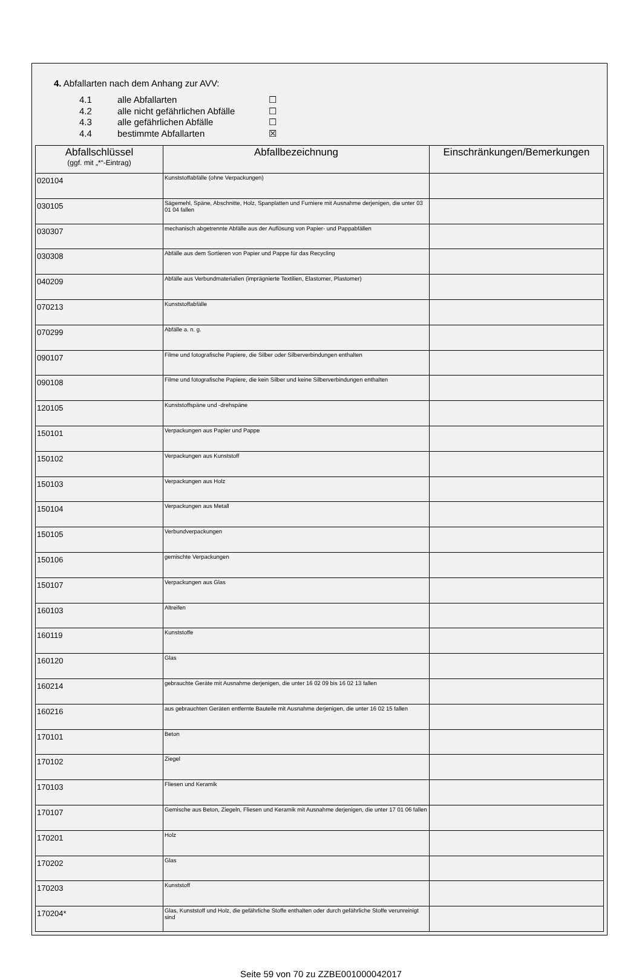4. Abfallarten nach dem Anhang zur AVV:
4.1 alle Abfallarten ☐
4.2 alle nicht gefährlichen Abfälle ☐
4.3 alle gefährlichen Abfälle ☐
4.4 bestimmte Abfallarten ☒
| Abfallschlüssel (ggf. mit „*“-Eintrag) | Abfallbezeichnung | Einschränkungen/Bemerkungen |
| --- | --- | --- |
| 020104 | Kunststoffabfälle (ohne Verpackungen) | |
| 030105 | Sägemehl, Späne, Abschnitte, Holz, Spanplatten und Furniere mit Ausnahme derjenigen, die unter 03 01 04 fallen | |
| 030307 | mechanisch abgetrennte Abfälle aus der Auflösung von Papier- und Pappabfällen | |
| 030308 | Abfälle aus dem Sortieren von Papier und Pappe für das Recycling | |
| 040209 | Abfälle aus Verbundmaterialien (imprägnierte Textilien, Elastomer, Plastomer) | |
| 070213 | Kunststoffabfälle | |
| 070299 | Abfälle a. n. g. | |
| 090107 | Filme und fotografische Papiere, die Silber oder Silberverbindungen enthalten | |
| 090108 | Filme und fotografische Papiere, die kein Silber und keine Silberverbindungen enthalten | |
| 120105 | Kunststoffspäne und -drehspäne | |
| 150101 | Verpackungen aus Papier und Pappe | |
| 150102 | Verpackungen aus Kunststoff | |
| 150103 | Verpackungen aus Holz | |
| 150104 | Verpackungen aus Metall | |
| 150105 | Verbundverpackungen | |
| 150106 | gemischte Verpackungen | |
| 150107 | Verpackungen aus Glas | |
| 160103 | Altreifen | |
| 160119 | Kunststoffe | |
| 160120 | Glas | |
| 160214 | gebrauchte Geräte mit Ausnahme derjenigen, die unter 16 02 09 bis 16 02 13 fallen | |
| 160216 | aus gebrauchten Geräten entfernte Bauteile mit Ausnahme derjenigen, die unter 16 02 15 fallen | |
| 170101 | Beton | |
| 170102 | Ziegel | |
| 170103 | Fliesen und Keramik | |
| 170107 | Gemische aus Beton, Ziegeln, Fliesen und Keramik mit Ausnahme derjenigen, die unter 17 01 06 fallen | |
| 170201 | Holz | |
| 170202 | Glas | |
| 170203 | Kunststoff | |
| 170204* | Glas, Kunststoff und Holz, die gefährliche Stoffe enthalten oder durch gefährliche Stoffe verunreinigt sind | |
Seite 59 von 70 zu ZZBE001000042017